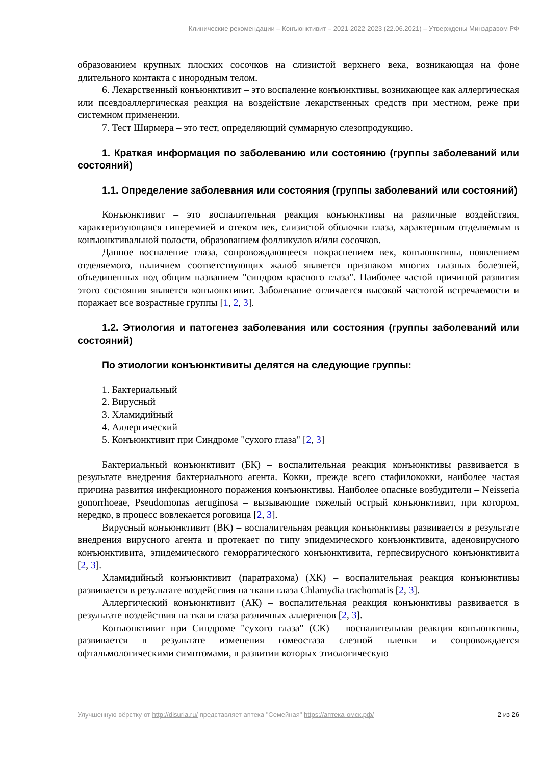Клинические рекомендации – Конъюнктивит – 2021-2022-2023 (22.06.2021) – Утверждены Минздравом РФ
образованием крупных плоских сосочков на слизистой верхнего века, возникающая на фоне длительного контакта с инородным телом.
6. Лекарственный конъюнктивит – это воспаление конъюнктивы, возникающее как аллергическая или псевдоаллергическая реакция на воздействие лекарственных средств при местном, реже при системном применении.
7. Тест Ширмера – это тест, определяющий суммарную слезопродукцию.
1. Краткая информация по заболеванию или состоянию (группы заболеваний или состояний)
1.1. Определение заболевания или состояния (группы заболеваний или состояний)
Конъюнктивит – это воспалительная реакция конъюнктивы на различные воздействия, характеризующаяся гиперемией и отеком век, слизистой оболочки глаза, характерным отделяемым в конъюнктивальной полости, образованием фолликулов и/или сосочков.
Данное воспаление глаза, сопровождающееся покраснением век, конъюнктивы, появлением отделяемого, наличием соответствующих жалоб является признаком многих глазных болезней, объединенных под общим названием "синдром красного глаза". Наиболее частой причиной развития этого состояния является конъюнктивит. Заболевание отличается высокой частотой встречаемости и поражает все возрастные группы [1, 2, 3].
1.2. Этиология и патогенез заболевания или состояния (группы заболеваний или состояний)
По этиологии конъюнктивиты делятся на следующие группы:
1. Бактериальный
2. Вирусный
3. Хламидийный
4. Аллергический
5. Конъюнктивит при Синдроме "сухого глаза" [2, 3]
Бактериальный конъюнктивит (БК) – воспалительная реакция конъюнктивы развивается в результате внедрения бактериального агента. Кокки, прежде всего стафилококки, наиболее частая причина развития инфекционного поражения конъюнктивы. Наиболее опасные возбудители – Neisseria gonorrhoeae, Pseudomonas aeruginosa – вызывающие тяжелый острый конъюнктивит, при котором, нередко, в процесс вовлекается роговица [2, 3].
Вирусный конъюнктивит (ВК) – воспалительная реакция конъюнктивы развивается в результате внедрения вирусного агента и протекает по типу эпидемического конъюнктивита, аденовирусного конъюнктивита, эпидемического геморрагического конъюнктивита, герпесвирусного конъюнктивита [2, 3].
Хламидийный конъюнктивит (паратрахома) (ХК) – воспалительная реакция конъюнктивы развивается в результате воздействия на ткани глаза Chlamydia trachomatis [2, 3].
Аллергический конъюнктивит (АК) – воспалительная реакция конъюнктивы развивается в результате воздействия на ткани глаза различных аллергенов [2, 3].
Конъюнктивит при Синдроме "сухого глаза" (СК) – воспалительная реакция конъюнктивы, развивается в результате изменения гомеостаза слезной пленки и сопровождается офтальмологическими симптомами, в развитии которых этиологическую
Улучшенную вёрстку от http://disuria.ru/ представляет аптека "Семейная" https://аптека-омск.рф/ 2 из 26